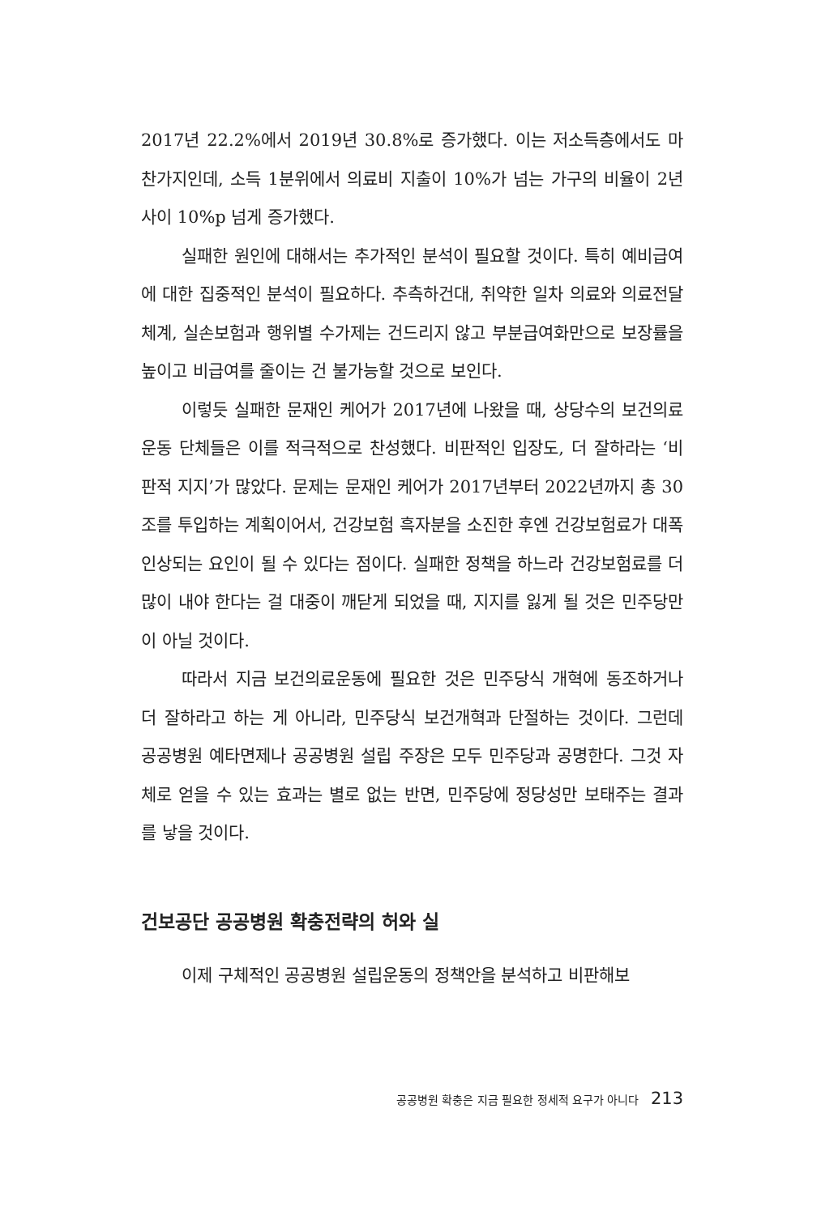2017년 22.2%에서 2019년 30.8%로 증가했다. 이는 저소득층에서도 마찬가지인데, 소득 1분위에서 의료비 지출이 10%가 넘는 가구의 비율이 2년 사이 10%p 넘게 증가했다.
실패한 원인에 대해서는 추가적인 분석이 필요할 것이다. 특히 예비급여에 대한 집중적인 분석이 필요하다. 추측하건대, 취약한 일차 의료와 의료전달체계, 실손보험과 행위별 수가제는 건드리지 않고 부분급여화만으로 보장률을 높이고 비급여를 줄이는 건 불가능할 것으로 보인다.
이렇듯 실패한 문재인 케어가 2017년에 나왔을 때, 상당수의 보건의료운동 단체들은 이를 적극적으로 찬성했다. 비판적인 입장도, 더 잘하라는 ‘비판적 지지’가 많았다. 문제는 문재인 케어가 2017년부터 2022년까지 총 30조를 투입하는 계획이어서, 건강보험 흑자분을 소진한 후엔 건강보험료가 대폭 인상되는 요인이 될 수 있다는 점이다. 실패한 정책을 하느라 건강보험료를 더 많이 내야 한다는 걸 대중이 깨닫게 되었을 때, 지지를 잃게 될 것은 민주당만이 아닐 것이다.
따라서 지금 보건의료운동에 필요한 것은 민주당식 개혁에 동조하거나 더 잘하라고 하는 게 아니라, 민주당식 보건개혁과 단절하는 것이다. 그런데 공공병원 예타면제나 공공병원 설립 주장은 모두 민주당과 공명한다. 그것 자체로 얻을 수 있는 효과는 별로 없는 반면, 민주당에 정당성만 보태주는 결과를 낳을 것이다.
건보공단 공공병원 확충전략의 허와 실
이제 구체적인 공공병원 설립운동의 정책안을 분석하고 비판해보
공공병원 확충은 지금 필요한 정세적 요구가 아니다 213